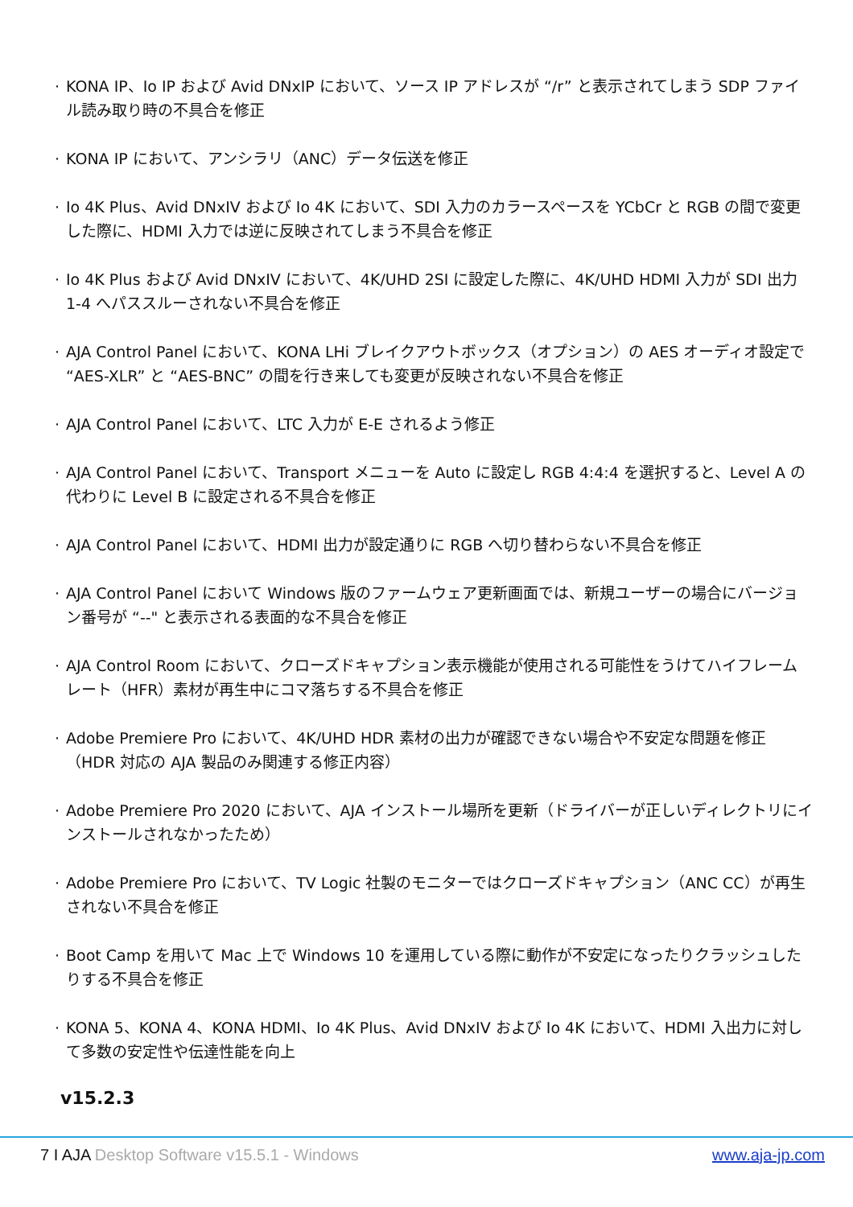· KONA IP、Io IP および Avid DNxIP において、ソース IP アドレスが “/r” と表示されてしまう SDP ファイル読み取り時の不具合を修正
· KONA IP において、アンシラリ（ANC）データ伝送を修正
· Io 4K Plus、Avid DNxIV および Io 4K において、SDI 入力のカラースペースを YCbCr と RGB の間で変更した際に、HDMI 入力では逆に反映されてしまう不具合を修正
· Io 4K Plus および Avid DNxIV において、4K/UHD 2SI に設定した際に、4K/UHD HDMI 入力が SDI 出力 1-4 へパススルーされない不具合を修正
· AJA Control Panel において、KONA LHi ブレイクアウトボックス（オプション）の AES オーディオ設定で “AES-XLR” と “AES-BNC” の間を行き来しても変更が反映されない不具合を修正
· AJA Control Panel において、LTC 入力が E-E されるよう修正
· AJA Control Panel において、Transport メニューを Auto に設定し RGB 4:4:4 を選択すると、Level A の代わりに Level B に設定される不具合を修正
· AJA Control Panel において、HDMI 出力が設定通りに RGB へ切り替わらない不具合を修正
· AJA Control Panel において Windows 版のファームウェア更新画面では、新規ユーザーの場合にバージョン番号が “--" と表示される表面的な不具合を修正
· AJA Control Room において、クローズドキャプション表示機能が使用される可能性をうけてハイフレームレート（HFR）素材が再生中にコマ落ちする不具合を修正
· Adobe Premiere Pro において、4K/UHD HDR 素材の出力が確認できない場合や不安定な問題を修正（HDR 対応の AJA 製品のみ関連する修正内容）
· Adobe Premiere Pro 2020 において、AJA インストール場所を更新（ドライバーが正しいディレクトリにインストールされなかったため）
· Adobe Premiere Pro において、TV Logic 社製のモニターではクローズドキャプション（ANC CC）が再生されない不具合を修正
· Boot Camp を用いて Mac 上で Windows 10 を運用している際に動作が不安定になったりクラッシュしたりする不具合を修正
· KONA 5、KONA 4、KONA HDMI、Io 4K Plus、Avid DNxIV および Io 4K において、HDMI 入出力に対して多数の安定性や伝達性能を向上
v15.2.3
7 I AJA Desktop Software v15.5.1 - Windows www.aja-jp.com